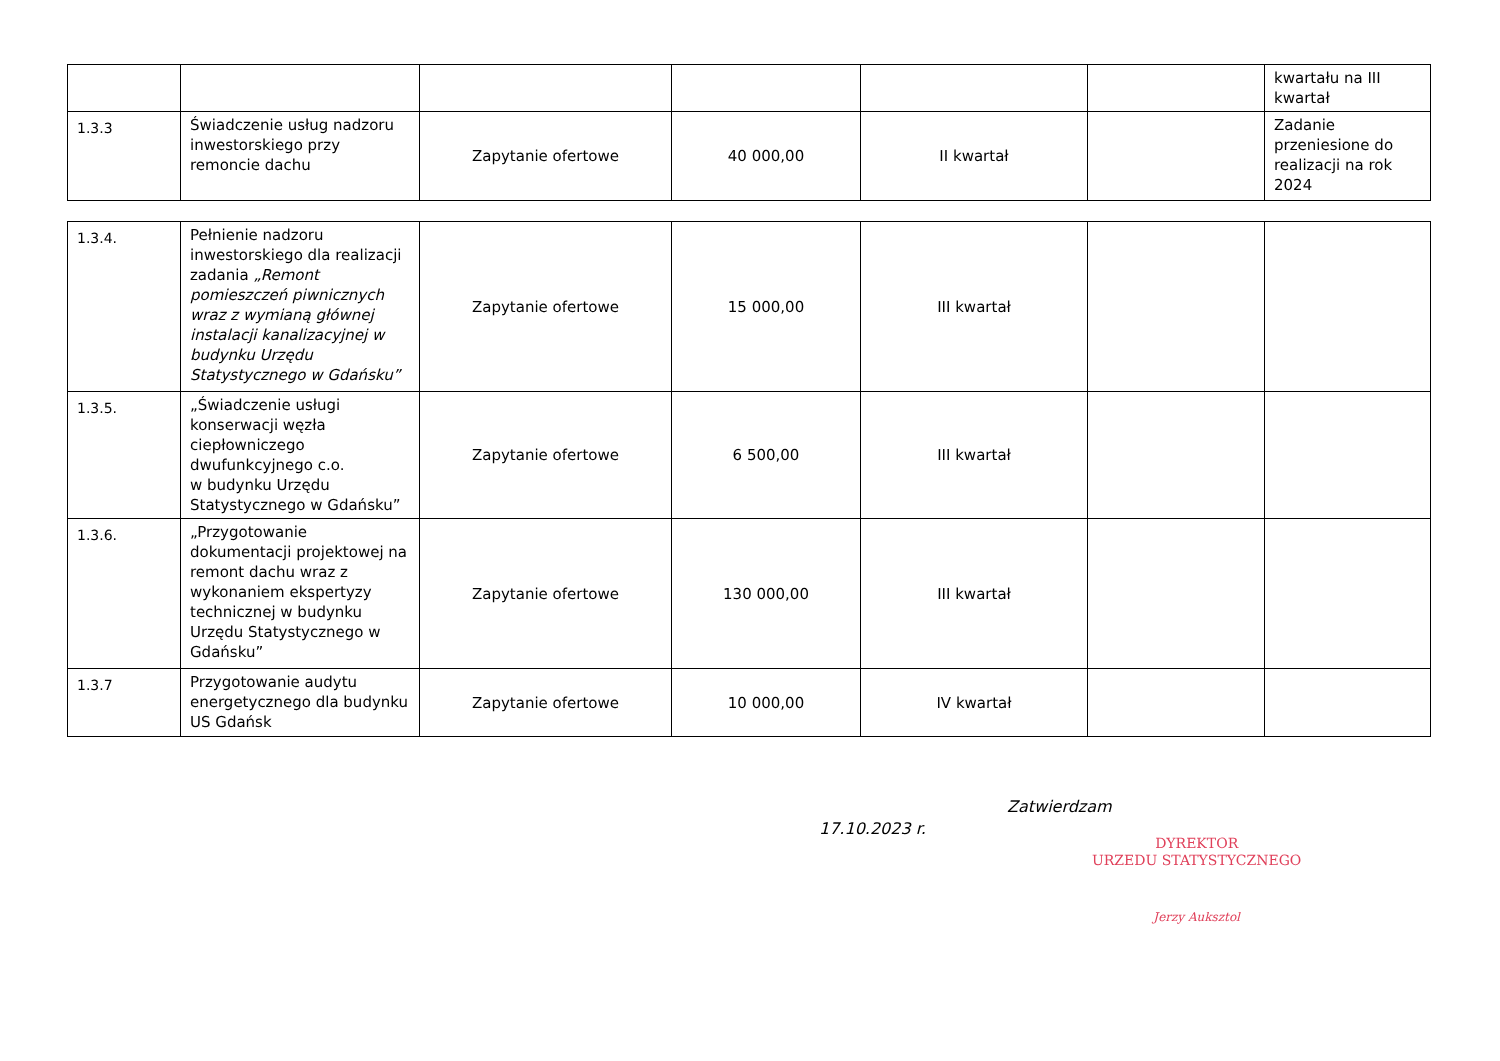| | | | | | | kwartału na III kwartał |
| 1.3.3 | Świadczenie usług nadzoru inwestorskiego przy remoncie dachu | Zapytanie ofertowe | 40 000,00 | II kwartał | | Zadanie przeniesione do realizacji na rok 2024 |
| 1.3.4. | Pełnienie nadzoru inwestorskiego dla realizacji zadania „Remont pomieszczeń piwnicznych wraz z wymianą głównej instalacji kanalizacyjnej w budynku Urzędu Statystycznego w Gdańsku” | Zapytanie ofertowe | 15 000,00 | III kwartał | | |
| 1.3.5. | „Świadczenie usługi konserwacji węzła ciepłowniczego dwufunkcyjnego c.o. w budynku Urzędu Statystycznego w Gdańsku” | Zapytanie ofertowe | 6 500,00 | III kwartał | | |
| 1.3.6. | „Przygotowanie dokumentacji projektowej na remont dachu wraz z wykonaniem ekspertyzy technicznej w budynku Urzędu Statystycznego w Gdańsku” | Zapytanie ofertowe | 130 000,00 | III kwartał | | |
| 1.3.7 | Przygotowanie audytu energetycznego dla budynku US Gdańsk | Zapytanie ofertowe | 10 000,00 | IV kwartał | | |
Zatwierdzam
17.10.2023 r.
DYREKTOR
URZEDU STATYSTYCZNEGO
Jerzy Auksztol